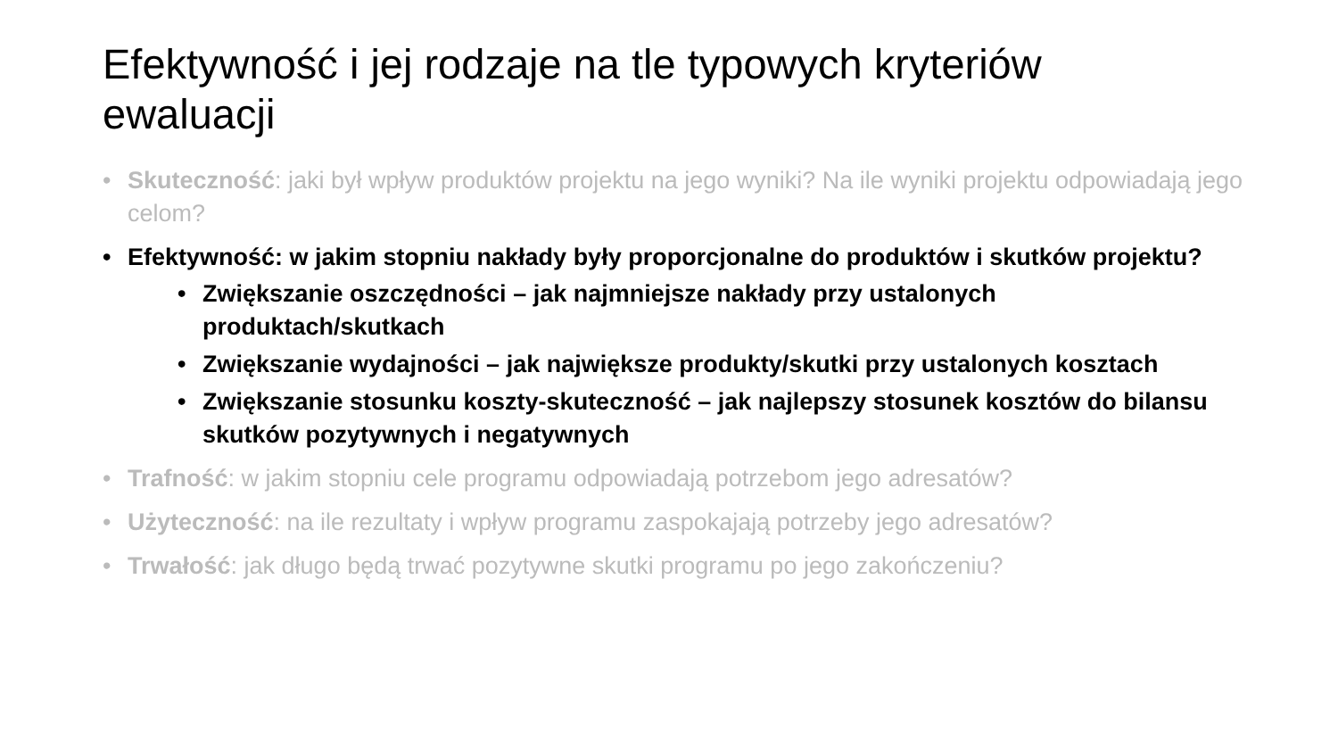Efektywność i jej rodzaje na tle typowych kryteriów ewaluacji
• Skuteczność: jaki był wpływ produktów projektu na jego wyniki? Na ile wyniki projektu odpowiadają jego celom?
• Efektywność: w jakim stopniu nakłady były proporcjonalne do produktów i skutków projektu?
• Zwiększanie oszczędności – jak najmniejsze nakłady przy ustalonych produktach/skutkach
• Zwiększanie wydajności – jak największe produkty/skutki przy ustalonych kosztach
• Zwiększanie stosunku koszty-skuteczność – jak najlepszy stosunek kosztów do bilansu skutków pozytywnych i negatywnych
• Trafność: w jakim stopniu cele programu odpowiadają potrzebom jego adresatów?
• Użyteczność: na ile rezultaty i wpływ programu zaspokajają potrzeby jego adresatów?
• Trwałość: jak długo będą trwać pozytywne skutki programu po jego zakończeniu?